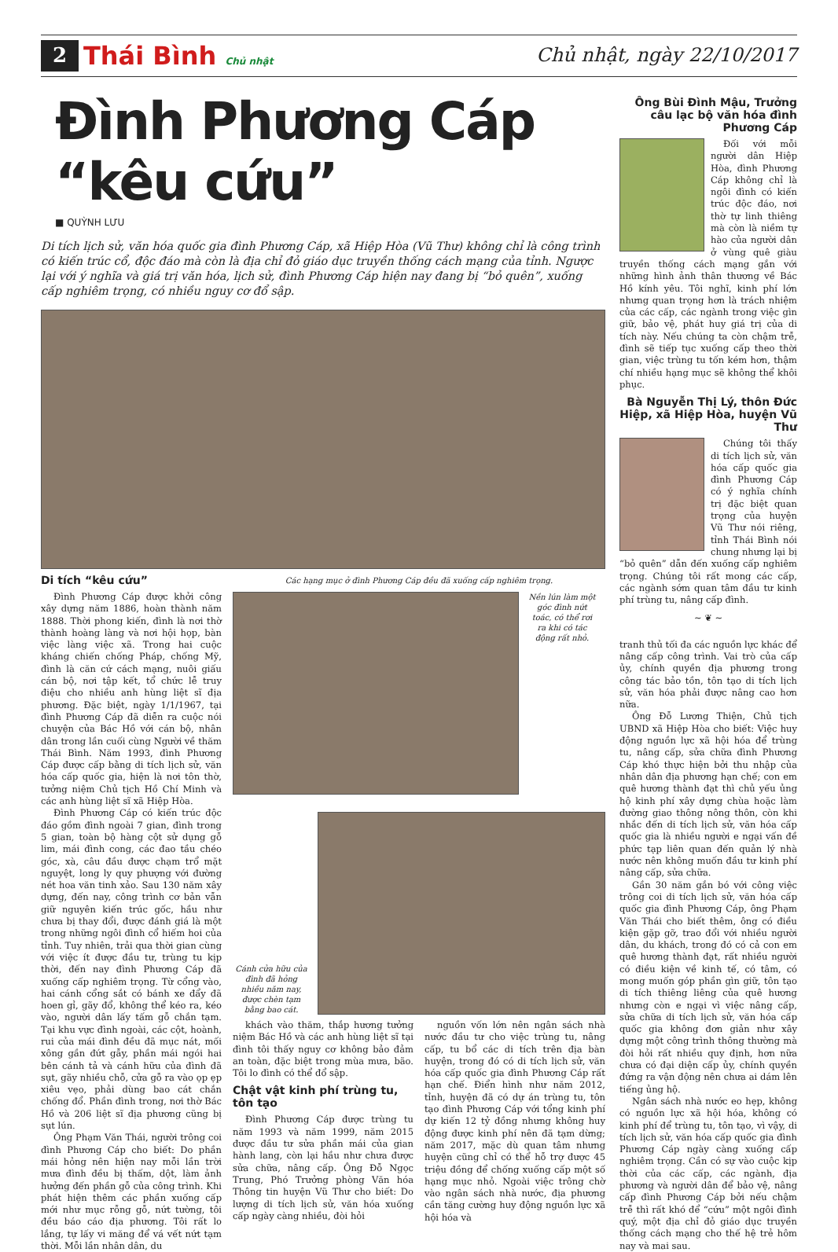2
Thái Bình Chủ nhật
Chủ nhật, ngày 22/10/2017
Đình Phương Cáp “kêu cứu”
■ QUỲNH LƯU
Di tích lịch sử, văn hóa quốc gia đình Phương Cáp, xã Hiệp Hòa (Vũ Thư) không chỉ là công trình có kiến trúc cổ, độc đáo mà còn là địa chỉ đỏ giáo dục truyền thống cách mạng của tỉnh. Ngược lại với ý nghĩa và giá trị văn hóa, lịch sử, đình Phương Cáp hiện nay đang bị “bỏ quên”, xuống cấp nghiêm trọng, có nhiều nguy cơ đổ sập.
Di tích “kêu cứu”
Đình Phương Cáp được khởi công xây dựng năm 1886, hoàn thành năm 1888. Thời phong kiến, đình là nơi thờ thành hoàng làng và nơi hội họp, bàn việc làng việc xã. Trong hai cuộc kháng chiến chống Pháp, chống Mỹ, đình là căn cứ cách mạng, nuôi giấu cán bộ, nơi tập kết, tổ chức lễ truy điệu cho nhiều anh hùng liệt sĩ địa phương. Đặc biệt, ngày 1/1/1967, tại đình Phương Cáp đã diễn ra cuộc nói chuyện của Bác Hồ với cán bộ, nhân dân trong lần cuối cùng Người về thăm Thái Bình. Năm 1993, đình Phương Cáp được cấp bằng di tích lịch sử, văn hóa cấp quốc gia, hiện là nơi tôn thờ, tưởng niệm Chủ tịch Hồ Chí Minh và các anh hùng liệt sĩ xã Hiệp Hòa.
Đình Phương Cáp có kiến trúc độc đáo gồm đình ngoài 7 gian, đình trong 5 gian, toàn bộ hàng cột sử dụng gỗ lim, mái đình cong, các đao tầu chéo góc, xà, câu đầu được chạm trổ mặt nguyệt, long ly quy phượng với đường nét hoa văn tinh xảo. Sau 130 năm xây dựng, đến nay, công trình cơ bản vẫn giữ nguyên kiến trúc gốc, hầu như chưa bị thay đổi, được đánh giá là một trong những ngôi đình cổ hiếm hoi của tỉnh. Tuy nhiên, trải qua thời gian cùng với việc ít được đầu tư, trùng tu kịp thời, đến nay đình Phương Cáp đã xuống cấp nghiêm trọng. Từ cổng vào, hai cánh cổng sắt có bánh xe đẩy đã hoen gỉ, gãy đổ, không thể kéo ra, kéo vào, người dân lấy tấm gỗ chắn tạm. Tại khu vực đình ngoài, các cột, hoành, rui của mái đình đều đã mục nát, mối xông gần đứt gẫy, phần mái ngói hai bên cánh tả và cánh hữu của đình đã sụt, gãy nhiều chỗ, cửa gỗ ra vào ọp ẹp xiêu vẹo, phải dùng bao cát chắn chống đổ. Phần đình trong, nơi thờ Bác Hồ và 206 liệt sĩ địa phương cũng bị sụt lún.
Ông Phạm Văn Thái, người trông coi đình Phương Cáp cho biết: Do phần mái hỏng nên hiện nay mỗi lần trời mưa đình đều bị thấm, dột, làm ảnh hưởng đến phần gỗ của công trình. Khi phát hiện thêm các phần xuống cấp mới như mục rỗng gỗ, nứt tường, tôi đều báo cáo địa phương. Tôi rất lo lắng, tự lấy vi măng để vá vết nứt tạm thời. Mỗi lần nhân dân, du
Các hạng mục ở đình Phương Cáp đều đã xuống cấp nghiêm trọng.
Nền lún làm một góc đình nứt toác, có thể rơi ra khi có tác động rất nhỏ.
Cánh cửa hữu của đình đã hỏng nhiều năm nay, được chèn tạm bằng bao cát.
khách vào thăm, thắp hương tưởng niệm Bác Hồ và các anh hùng liệt sĩ tại đình tôi thấy nguy cơ không bảo đảm an toàn, đặc biệt trong mùa mưa, bão. Tôi lo đình có thể đổ sập.
Chật vật kinh phí trùng tu, tôn tạo
Đình Phương Cáp được trùng tu năm 1993 và năm 1999, năm 2015 được đầu tư sửa phần mái của gian hành lang, còn lại hầu như chưa được sửa chữa, nâng cấp. Ông Đỗ Ngọc Trung, Phó Trưởng phòng Văn hóa Thông tin huyện Vũ Thư cho biết: Do lượng di tích lịch sử, văn hóa xuống cấp ngày càng nhiều, đòi hỏi
nguồn vốn lớn nên ngân sách nhà nước đầu tư cho việc trùng tu, nâng cấp, tu bổ các di tích trên địa bàn huyện, trong đó có di tích lịch sử, văn hóa cấp quốc gia đình Phương Cáp rất hạn chế. Điển hình như năm 2012, tỉnh, huyện đã có dự án trùng tu, tôn tạo đình Phương Cáp với tổng kinh phí dự kiến 12 tỷ đồng nhưng không huy động được kinh phí nên đã tạm dừng; năm 2017, mặc dù quan tâm nhưng huyện cũng chỉ có thể hỗ trợ được 45 triệu đồng để chống xuống cấp một số hạng mục nhỏ. Ngoài việc trông chờ vào ngân sách nhà nước, địa phương cần tăng cường huy động nguồn lực xã hội hóa và
Ông Bùi Đình Mậu, Trưởng câu lạc bộ văn hóa đình Phương Cáp
Đối với mỗi người dân Hiệp Hòa, đình Phương Cáp không chỉ là ngôi đình có kiến trúc độc đáo, nơi thờ tự linh thiêng mà còn là niềm tự hào của người dân ở vùng quê giàu truyền thống cách mạng gắn với những hình ảnh thân thương về Bác Hồ kính yêu. Tôi nghĩ, kinh phí lớn nhưng quan trọng hơn là trách nhiệm của các cấp, các ngành trong việc gìn giữ, bảo vệ, phát huy giá trị của di tích này. Nếu chúng ta còn chậm trễ, đình sẽ tiếp tục xuống cấp theo thời gian, việc trùng tu tốn kém hơn, thậm chí nhiều hạng mục sẽ không thể khôi phục.
Bà Nguyễn Thị Lý, thôn Đức Hiệp, xã Hiệp Hòa, huyện Vũ Thư
Chúng tôi thấy di tích lịch sử, văn hóa cấp quốc gia đình Phương Cáp có ý nghĩa chính trị đặc biệt quan trọng của huyện Vũ Thư nói riêng, tỉnh Thái Bình nói chung nhưng lại bị “bỏ quên” dẫn đến xuống cấp nghiêm trọng. Chúng tôi rất mong các cấp, các ngành sớm quan tâm đầu tư kinh phí trùng tu, nâng cấp đình.
~ ❦ ~
tranh thủ tối đa các nguồn lực khác để nâng cấp công trình. Vai trò của cấp ủy, chính quyền địa phương trong công tác bảo tồn, tôn tạo di tích lịch sử, văn hóa phải được nâng cao hơn nữa.
Ông Đỗ Lương Thiện, Chủ tịch UBND xã Hiệp Hòa cho biết: Việc huy động nguồn lực xã hội hóa để trùng tu, nâng cấp, sửa chữa đình Phương Cáp khó thực hiện bởi thu nhập của nhân dân địa phương hạn chế; con em quê hương thành đạt thì chủ yếu ủng hộ kinh phí xây dựng chùa hoặc làm đường giao thông nông thôn, còn khi nhắc đến di tích lịch sử, văn hóa cấp quốc gia là nhiều người e ngại vấn đề phức tạp liên quan đến quản lý nhà nước nên không muốn đầu tư kinh phí nâng cấp, sửa chữa.
Gần 30 năm gắn bó với công việc trông coi di tích lịch sử, văn hóa cấp quốc gia đình Phương Cáp, ông Phạm Văn Thái cho biết thêm, ông có điều kiện gặp gỡ, trao đổi với nhiều người dân, du khách, trong đó có cả con em quê hương thành đạt, rất nhiều người có điều kiện về kinh tế, có tâm, có mong muốn góp phần gìn giữ, tôn tạo di tích thiêng liêng của quê hương nhưng còn e ngại vì việc nâng cấp, sửa chữa di tích lịch sử, văn hóa cấp quốc gia không đơn giản như xây dựng một công trình thông thường mà đòi hỏi rất nhiều quy định, hơn nữa chưa có đại diện cấp ủy, chính quyền đứng ra vận động nên chưa ai dám lên tiếng ủng hộ.
Ngân sách nhà nước eo hẹp, không có nguồn lực xã hội hóa, không có kinh phí để trùng tu, tôn tạo, vì vậy, di tích lịch sử, văn hóa cấp quốc gia đình Phương Cáp ngày càng xuống cấp nghiêm trọng. Cần có sự vào cuộc kịp thời của các cấp, các ngành, địa phương và người dân để bảo vệ, nâng cấp đình Phương Cáp bởi nếu chậm trễ thì rất khó để “cứu” một ngôi đình quý, một địa chỉ đỏ giáo dục truyền thống cách mạng cho thế hệ trẻ hôm nay và mai sau.